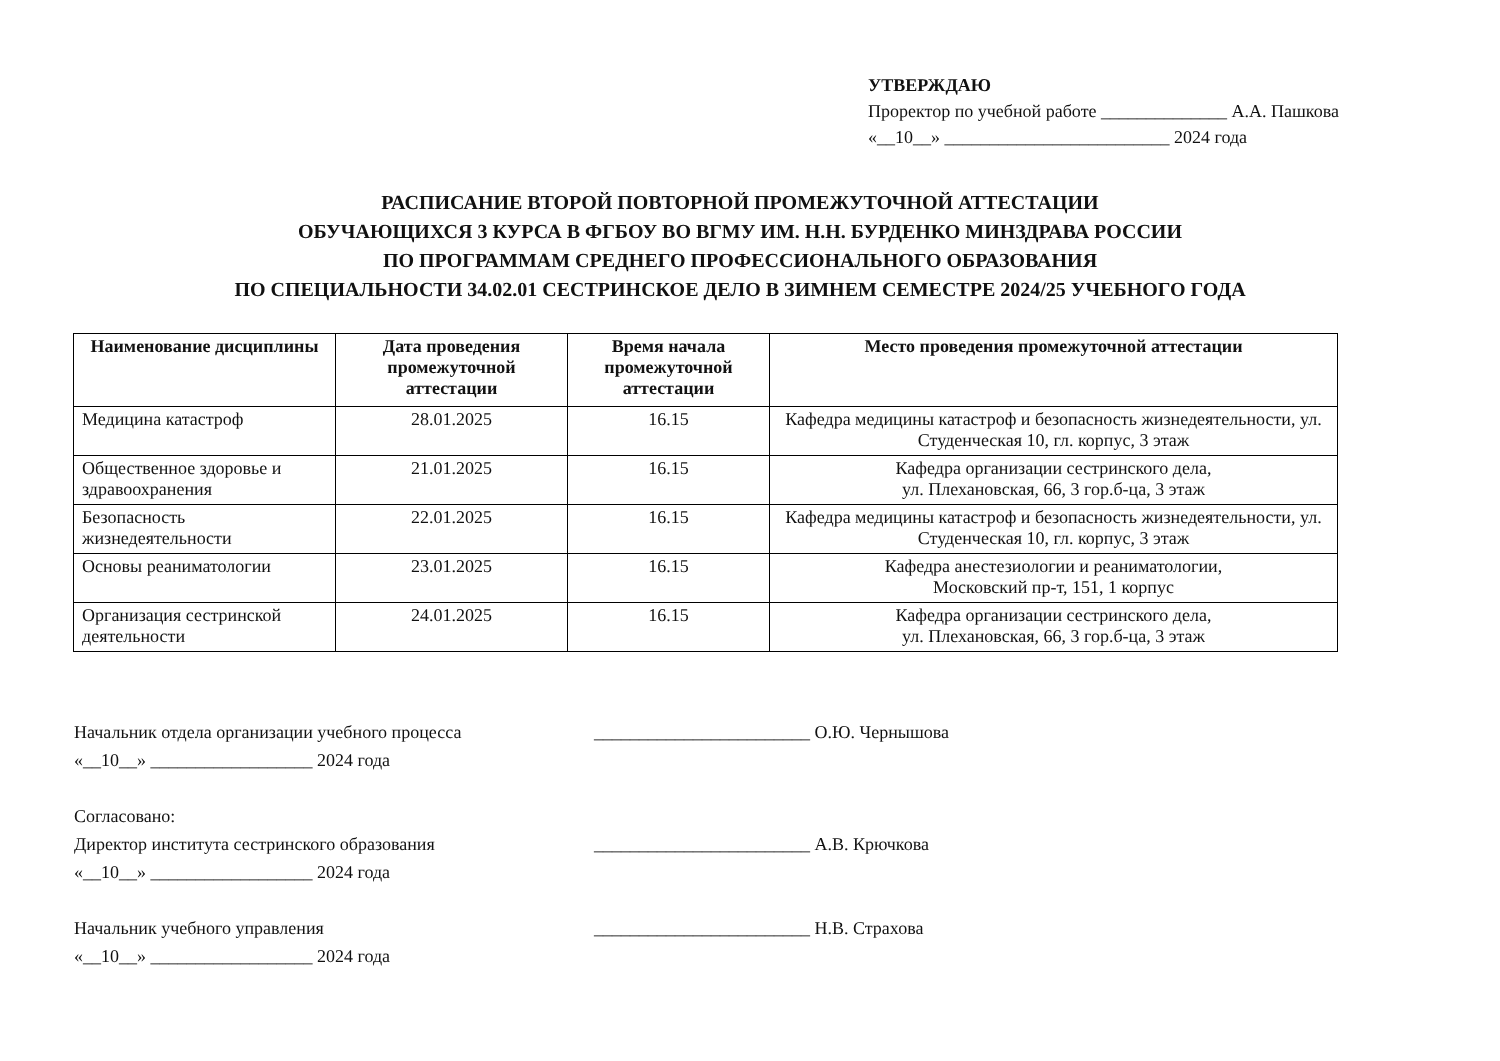УТВЕРЖДАЮ
Проректор по учебной работе ______________ А.А. Пашкова
«__10__» _________________________ 2024 года
РАСПИСАНИЕ ВТОРОЙ ПОВТОРНОЙ ПРОМЕЖУТОЧНОЙ АТТЕСТАЦИИ
ОБУЧАЮЩИХСЯ 3 КУРСА В ФГБОУ ВО ВГМУ ИМ. Н.Н. БУРДЕНКО МИНЗДРАВА РОССИИ
ПО ПРОГРАММАМ СРЕДНЕГО ПРОФЕССИОНАЛЬНОГО ОБРАЗОВАНИЯ
ПО СПЕЦИАЛЬНОСТИ 34.02.01 СЕСТРИНСКОЕ ДЕЛО В ЗИМНЕМ СЕМЕСТРЕ 2024/25 УЧЕБНОГО ГОДА
| Наименование дисциплины | Дата проведения промежуточной аттестации | Время начала промежуточной аттестации | Место проведения промежуточной аттестации |
| --- | --- | --- | --- |
| Медицина катастроф | 28.01.2025 | 16.15 | Кафедра медицины катастроф и безопасность жизнедеятельности, ул. Студенческая 10, гл. корпус, 3 этаж |
| Общественное здоровье и здравоохранения | 21.01.2025 | 16.15 | Кафедра организации сестринского дела, ул. Плехановская, 66, 3 гор.б-ца, 3 этаж |
| Безопасность жизнедеятельности | 22.01.2025 | 16.15 | Кафедра медицины катастроф и безопасность жизнедеятельности, ул. Студенческая 10, гл. корпус, 3 этаж |
| Основы реаниматологии | 23.01.2025 | 16.15 | Кафедра анестезиологии и реаниматологии, Московский пр-т, 151, 1 корпус |
| Организация сестринской деятельности | 24.01.2025 | 16.15 | Кафедра организации сестринского дела, ул. Плехановская, 66, 3 гор.б-ца, 3 этаж |
Начальник отдела организации учебного процесса ________________________ О.Ю. Чернышова
«__10__» __________________ 2024 года
Согласовано:
Директор института сестринского образования ________________________ А.В. Крючкова
«__10__» __________________ 2024 года
Начальник учебного управления ________________________ Н.В. Страхова
«__10__» __________________ 2024 года